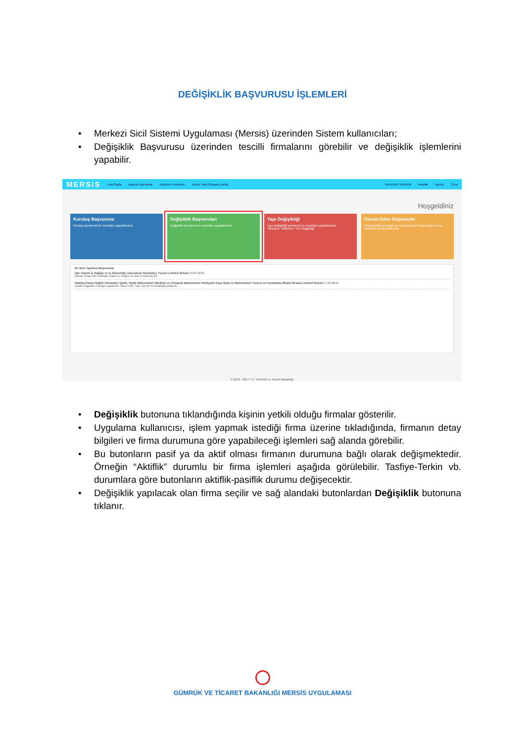DEĞİŞİKLİK BAŞVURUSU İŞLEMLERİ
• Merkezi Sicil Sistemi Uygulaması (Mersis) üzerinden Sistem kullanıcıları;
• Değişiklik Başvurusu üzerinden tescilli firmalarını görebilir ve değişiklik işlemlerini yapabilir.
MERSiS Ana Sayfa Başvuru İşlemleri▾ Kullanıcı Yönetimi▾ Tescile Tabi Olmayan İlanlar BAHADIR YILMAZ▾ Modül▾ Yardım Çıkış
Hoşgeldiniz
Kuruluş Başvurusu
Kuruluş işlemlerini bu menüden yapabilirsiniz.
Değişiklik Başvuruları
Değişiklik işlemlerini bu menüden yapabilirsiniz.
Yapı Değişikliği
Yapı değişikliği işlemlerini bu menüden yapabilirsiniz.
*Birleşme *Bölünme *Tür Değişikliği
Devam Eden Başvurular
Oluşturduğunuz taslak ve onay bekleyen başvurularınızı bu menüden inceleyebilirsiniz.
En Son Yapılmış Başvurular
İşte Teknik İş Sağlığı ve İş Güvenliği Laboratuar Hizmetleri Ticaret Limited Şirketi 19.04.2016
Mimar Sinan Mh.Üsküdar Cad.N.1 Yedpa Tic.Mer.A Cad.No:29
Sabiha Özkan Sağlık Hizmetleri Optik, Optik Malzemeleri Medikal ve Ortopedi Malzemeleri Hediyelik Eşya Saat ve Malzemeleri Ticaret ve Pazarlama İthalat İhracat Limited Şirketi 17.04.2016
İvedik Organize Sanayi Lastikciler Sitesi 550. Sok. No:23 Yenimahalle/Ankara
© 2010 - 2017 T.C. Gümrük ve Ticaret Bakanlığı
• Değişiklik butonuna tıklandığında kişinin yetkili olduğu firmalar gösterilir.
• Uygulama kullanıcısı, işlem yapmak istediği firma üzerine tıkladığında, firmanın detay bilgileri ve firma durumuna göre yapabileceği işlemleri sağ alanda görebilir.
• Bu butonların pasif ya da aktif olması firmanın durumuna bağlı olarak değişmektedir. Örneğin “Aktiflik” durumlu bir firma işlemleri aşağıda görülebilir. Tasfiye-Terkin vb. durumlara göre butonların aktiflik-pasiflik durumu değişecektir.
• Değişiklik yapılacak olan firma seçilir ve sağ alandaki butonlardan Değişiklik butonuna tıklanır.
GÜMRÜK VE TİCARET BAKANLIĞI MERSİS UYGULAMASI